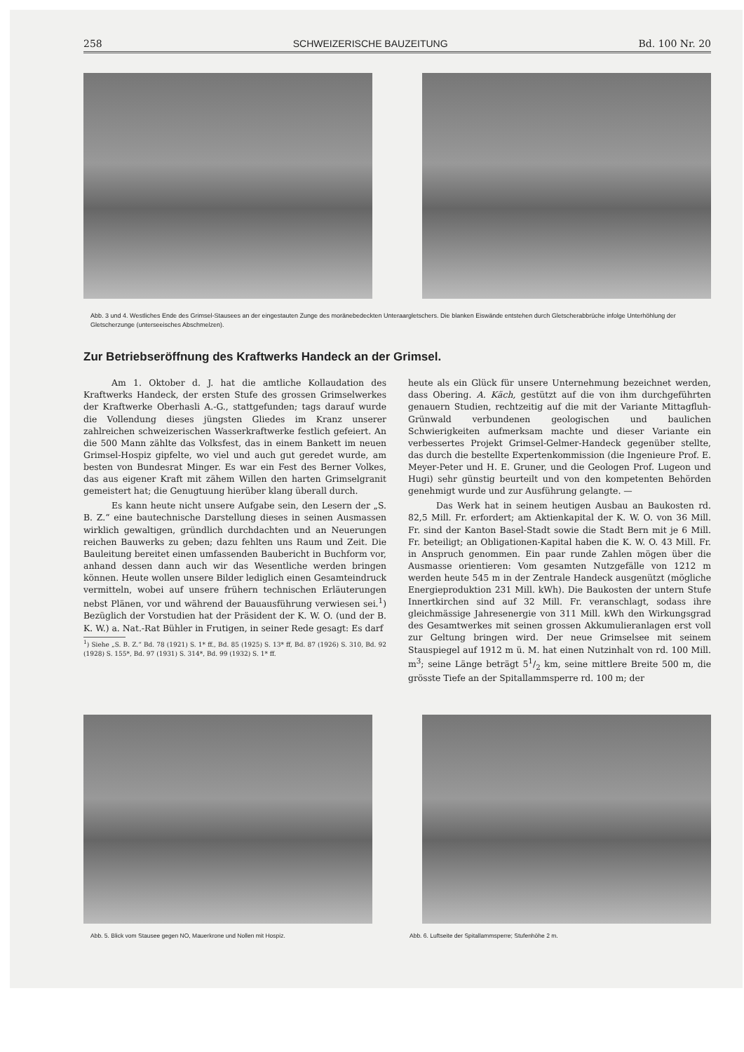258 SCHWEIZERISCHE BAUZEITUNG Bd. 100 Nr. 20
Abb. 3 und 4. Westliches Ende des Grimsel-Stausees an der eingestauten Zunge des moränebedeckten Unteraargletschers. Die blanken Eiswände entstehen durch Gletscherabbrüche infolge Unterhöhlung der Gletscherzunge (unterseeisches Abschmelzen).
Zur Betriebseröffnung des Kraftwerks Handeck an der Grimsel.
Am 1. Oktober d. J. hat die amtliche Kollaudation des Kraftwerks Handeck, der ersten Stufe des grossen Grimselwerkes der Kraftwerke Oberhasli A.-G., stattgefunden; tags darauf wurde die Vollendung dieses jüngsten Gliedes im Kranz unserer zahlreichen schweizerischen Wasserkraftwerke festlich gefeiert. An die 500 Mann zählte das Volksfest, das in einem Bankett im neuen Grimsel-Hospiz gipfelte, wo viel und auch gut geredet wurde, am besten von Bundesrat Minger. Es war ein Fest des Berner Volkes, das aus eigener Kraft mit zähem Willen den harten Grimselgranit gemeistert hat; die Genugtuung hierüber klang überall durch.
Es kann heute nicht unsere Aufgabe sein, den Lesern der „S. B. Z.“ eine bautechnische Darstellung dieses in seinen Ausmassen wirklich gewaltigen, gründlich durchdachten und an Neuerungen reichen Bauwerks zu geben; dazu fehlten uns Raum und Zeit. Die Bauleitung bereitet einen umfassenden Baubericht in Buchform vor, anhand dessen dann auch wir das Wesentliche werden bringen können. Heute wollen unsere Bilder lediglich einen Gesamteindruck vermitteln, wobei auf unsere frühern technischen Erläuterungen nebst Plänen, vor und während der Bauausführung verwiesen sei.<sup>1</sup>) Bezüglich der Vorstudien hat der Präsident der K. W. O. (und der B. K. W.) a. Nat.-Rat Bühler in Frutigen, in seiner Rede gesagt: Es darf
<sup>1</sup>) Siehe „S. B. Z.“ Bd. 78 (1921) S. 1* ff., Bd. 85 (1925) S. 13* ff, Bd. 87 (1926) S. 310, Bd. 92 (1928) S. 155*, Bd. 97 (1931) S. 314*, Bd. 99 (1932) S. 1* ff.
heute als ein Glück für unsere Unternehmung bezeichnet werden, dass Obering. A. Käch, gestützt auf die von ihm durchgeführten genauern Studien, rechtzeitig auf die mit der Variante Mittagfluh-Grünwald verbundenen geologischen und baulichen Schwierigkeiten aufmerksam machte und dieser Variante ein verbessertes Projekt Grimsel-Gelmer-Handeck gegenüber stellte, das durch die bestellte Expertenkommission (die Ingenieure Prof. E. Meyer-Peter und H. E. Gruner, und die Geologen Prof. Lugeon und Hugi) sehr günstig beurteilt und von den kompetenten Behörden genehmigt wurde und zur Ausführung gelangte. —
Das Werk hat in seinem heutigen Ausbau an Baukosten rd. 82,5 Mill. Fr. erfordert; am Aktienkapital der K. W. O. von 36 Mill. Fr. sind der Kanton Basel-Stadt sowie die Stadt Bern mit je 6 Mill. Fr. beteiligt; an Obligationen-Kapital haben die K. W. O. 43 Mill. Fr. in Anspruch genommen. Ein paar runde Zahlen mögen über die Ausmasse orientieren: Vom gesamten Nutzgefälle von 1212 m werden heute 545 m in der Zentrale Handeck ausgenützt (mögliche Energieproduktion 231 Mill. kWh). Die Baukosten der untern Stufe Innertkirchen sind auf 32 Mill. Fr. veranschlagt, sodass ihre gleichmässige Jahresenergie von 311 Mill. kWh den Wirkungsgrad des Gesamtwerkes mit seinen grossen Akkumulieranlagen erst voll zur Geltung bringen wird. Der neue Grimselsee mit seinem Stauspiegel auf 1912 m ü. M. hat einen Nutzinhalt von rd. 100 Mill. m<sup>3</sup>; seine Länge beträgt 51/2 km, seine mittlere Breite 500 m, die grösste Tiefe an der Spitallammsperre rd. 100 m; der
Abb. 5. Blick vom Stausee gegen NO, Mauerkrone und Nollen mit Hospiz. Abb. 6. Luftseite der Spitallammsperre; Stufenhöhe 2 m.